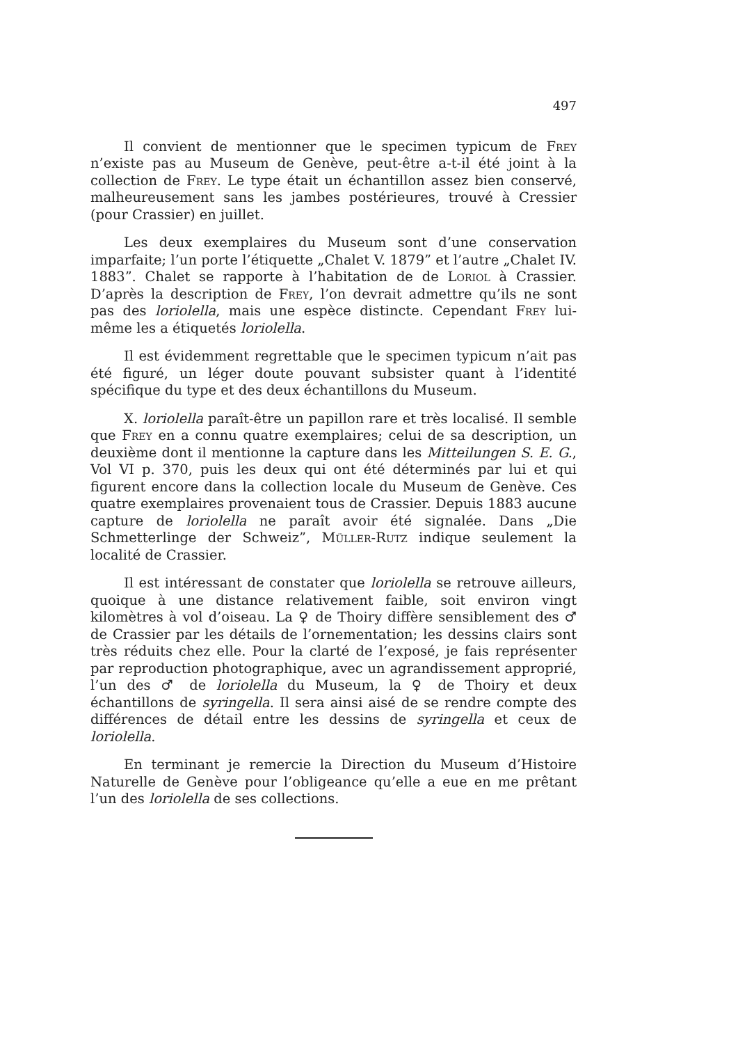497
Il convient de mentionner que le specimen typicum de Frey n’existe pas au Museum de Genève, peut-être a-t-il été joint à la collection de Frey. Le type était un échantillon assez bien conservé, malheureusement sans les jambes postérieures, trouvé à Cressier (pour Crassier) en juillet.
Les deux exemplaires du Museum sont d’une conservation imparfaite; l’un porte l’étiquette „Chalet V. 1879” et l’autre „Chalet IV. 1883”. Chalet se rapporte à l’habitation de de Loriol à Crassier. D’après la description de Frey, l’on devrait admettre qu’ils ne sont pas des loriolella, mais une espèce distincte. Cependant Frey lui-même les a étiquetés loriolella.
Il est évidemment regrettable que le specimen typicum n’ait pas été figuré, un léger doute pouvant subsister quant à l’identité spécifique du type et des deux échantillons du Museum.
X. loriolella paraît-être un papillon rare et très localisé. Il semble que Frey en a connu quatre exemplaires; celui de sa description, un deuxième dont il mentionne la capture dans les Mitteilungen S. E. G., Vol VI p. 370, puis les deux qui ont été déterminés par lui et qui figurent encore dans la collection locale du Museum de Genève. Ces quatre exemplaires provenaient tous de Crassier. Depuis 1883 aucune capture de loriolella ne paraît avoir été signalée. Dans „Die Schmetterlinge der Schweiz”, Müller-Rutz indique seulement la localité de Crassier.
Il est intéressant de constater que loriolella se retrouve ailleurs, quoique à une distance relativement faible, soit environ vingt kilomètres à vol d’oiseau. La ♀ de Thoiry diffère sensiblement des ♂ de Crassier par les détails de l’ornementation; les dessins clairs sont très réduits chez elle. Pour la clarté de l’exposé, je fais représenter par reproduction photographique, avec un agrandissement approprié, l’un des ♂ de loriolella du Museum, la ♀ de Thoiry et deux échantillons de syringella. Il sera ainsi aisé de se rendre compte des différences de détail entre les dessins de syringella et ceux de loriolella.
En terminant je remercie la Direction du Museum d’Histoire Naturelle de Genève pour l’obligeance qu’elle a eue en me prêtant l’un des loriolella de ses collections.